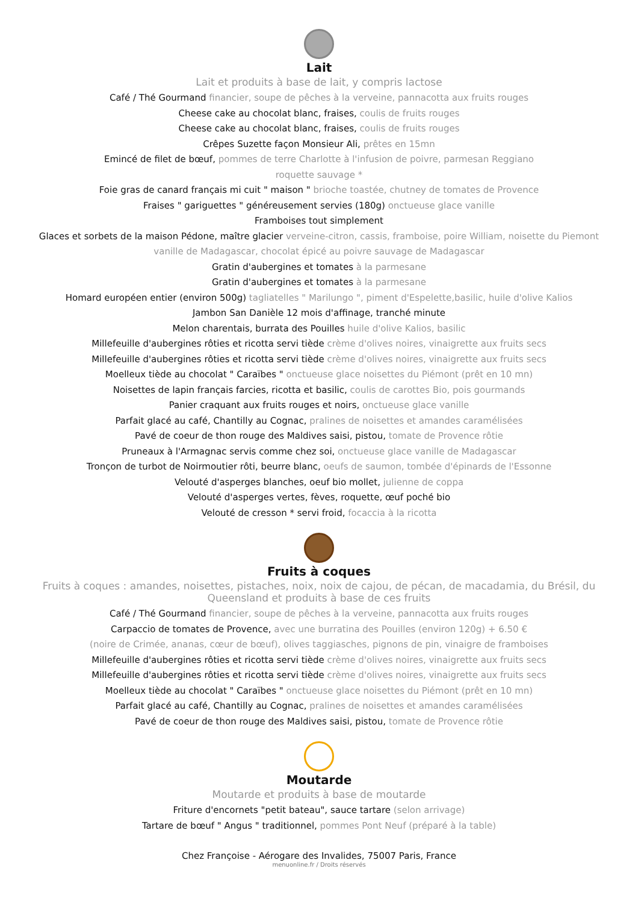Lait
Lait et produits à base de lait, y compris lactose
Café / Thé Gourmand financier, soupe de pêches à la verveine, pannacotta aux fruits rouges
Cheese cake au chocolat blanc, fraises, coulis de fruits rouges
Cheese cake au chocolat blanc, fraises, coulis de fruits rouges
Crêpes Suzette façon Monsieur Ali, prêtes en 15mn
Emincé de filet de bœuf, pommes de terre Charlotte à l'infusion de poivre, parmesan Reggiano
roquette sauvage *
Foie gras de canard français mi cuit " maison " brioche toastée, chutney de tomates de Provence
Fraises " gariguettes " généreusement servies (180g) onctueuse glace vanille
Framboises tout simplement
Glaces et sorbets de la maison Pédone, maître glacier verveine-citron, cassis, framboise, poire William, noisette du Piemont
vanille de Madagascar, chocolat épicé au poivre sauvage de Madagascar
Gratin d'aubergines et tomates à la parmesane
Gratin d'aubergines et tomates à la parmesane
Homard européen entier (environ 500g) tagliatelles " Marilungo ", piment d'Espelette,basilic, huile d'olive Kalios
Jambon San Danièle 12 mois d'affinage, tranché minute
Melon charentais, burrata des Pouilles huile d'olive Kalios, basilic
Millefeuille d'aubergines rôties et ricotta servi tiède crème d'olives noires, vinaigrette aux fruits secs
Millefeuille d'aubergines rôties et ricotta servi tiède crème d'olives noires, vinaigrette aux fruits secs
Moelleux tiède au chocolat " Caraïbes " onctueuse glace noisettes du Piémont (prêt en 10 mn)
Noisettes de lapin français farcies, ricotta et basilic, coulis de carottes Bio, pois gourmands
Panier craquant aux fruits rouges et noirs, onctueuse glace vanille
Parfait glacé au café, Chantilly au Cognac, pralines de noisettes et amandes caramélisées
Pavé de coeur de thon rouge des Maldives saisi, pistou, tomate de Provence rôtie
Pruneaux à l'Armagnac servis comme chez soi, onctueuse glace vanille de Madagascar
Tronçon de turbot de Noirmoutier rôti, beurre blanc, oeufs de saumon, tombée d'épinards de l'Essonne
Velouté d'asperges blanches, oeuf bio mollet, julienne de coppa
Velouté d'asperges vertes, fèves, roquette, œuf poché bio
Velouté de cresson * servi froid, focaccia à la ricotta
Fruits à coques
Fruits à coques : amandes, noisettes, pistaches, noix, noix de cajou, de pécan, de macadamia, du Brésil, du Queensland et produits à base de ces fruits
Café / Thé Gourmand financier, soupe de pêches à la verveine, pannacotta aux fruits rouges
Carpaccio de tomates de Provence, avec une burratina des Pouilles (environ 120g) + 6.50 €
(noire de Crimée, ananas, cœur de bœuf), olives taggiasches, pignons de pin, vinaigre de framboises
Millefeuille d'aubergines rôties et ricotta servi tiède crème d'olives noires, vinaigrette aux fruits secs
Millefeuille d'aubergines rôties et ricotta servi tiède crème d'olives noires, vinaigrette aux fruits secs
Moelleux tiède au chocolat " Caraïbes " onctueuse glace noisettes du Piémont (prêt en 10 mn)
Parfait glacé au café, Chantilly au Cognac, pralines de noisettes et amandes caramélisées
Pavé de coeur de thon rouge des Maldives saisi, pistou, tomate de Provence rôtie
Moutarde
Moutarde et produits à base de moutarde
Friture d'encornets "petit bateau", sauce tartare (selon arrivage)
Tartare de bœuf " Angus " traditionnel, pommes Pont Neuf (préparé à la table)
Chez Françoise - Aérogare des Invalides, 75007 Paris, France
menuonline.fr / Droits réservés